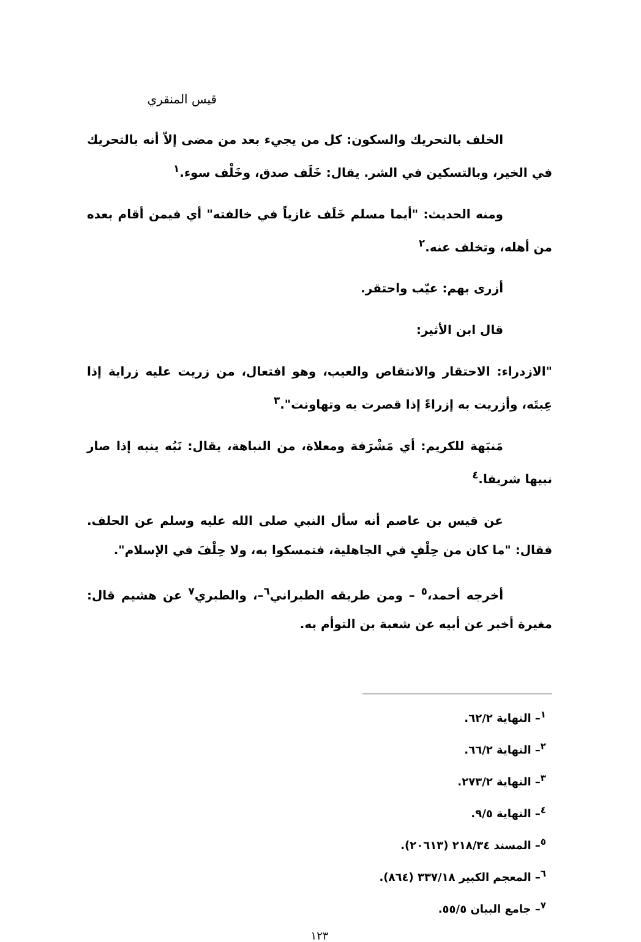قيس المنقري
الخلف بالتحريك والسكون: كل من يجيء بعد من مضى إلاّ أنه بالتحريك في الخير، وبالتسكين في الشر. يقال: خَلَف صدق، وخَلْف سوء.<sup>١</sup>
ومنه الحديث: "أيما مسلم خَلَف غازياً في خالفته" أي فيمن أقام بعده من أهله، وتخلف عنه.<sup>٢</sup>
أزرى بهم: عيّب واحتقر.
قال ابن الأثير:
"الازدراء: الاحتقار والانتقاص والعيب، وهو افتعال، من زريت عليه زراية إذا عِبتَه، وأزريت به إزراءً إذا قصرت به وتهاونت".<sup>٣</sup>
مَنبَهة للكريم: أي مَشْرَفة ومعلاة، من النباهة، يقال: نَبُه ينبه إذا صار نبيها شريفا.<sup>٤</sup>
عن قيس بن عاصم أنه سأل النبي صلى الله عليه وسلم عن الحلف. فقال: "ما كان من حِلْفٍ في الجاهلية، فتمسكوا به، ولا حِلْفَ في الإسلام".
أخرجه أحمد،<sup>٥</sup> – ومن طريقه الطبراني<sup>٦</sup>–، والطبري<sup>٧</sup> عن هشيم قال: مغيرة أخبر عن أبيه عن شعبة بن التوأم به.
<sup>١</sup>– النهاية ٦٢/٢.
<sup>٢</sup>– النهاية ٦٦/٢.
<sup>٣</sup>– النهاية ٢٧٣/٢.
<sup>٤</sup>– النهاية ٩/٥.
<sup>٥</sup>– المسند ٢١٨/٣٤ (٢٠٦١٣).
<sup>٦</sup>– المعجم الكبير ٣٣٧/١٨ (٨٦٤).
<sup>٧</sup>– جامع البيان ٥٥/٥.
١٢٣